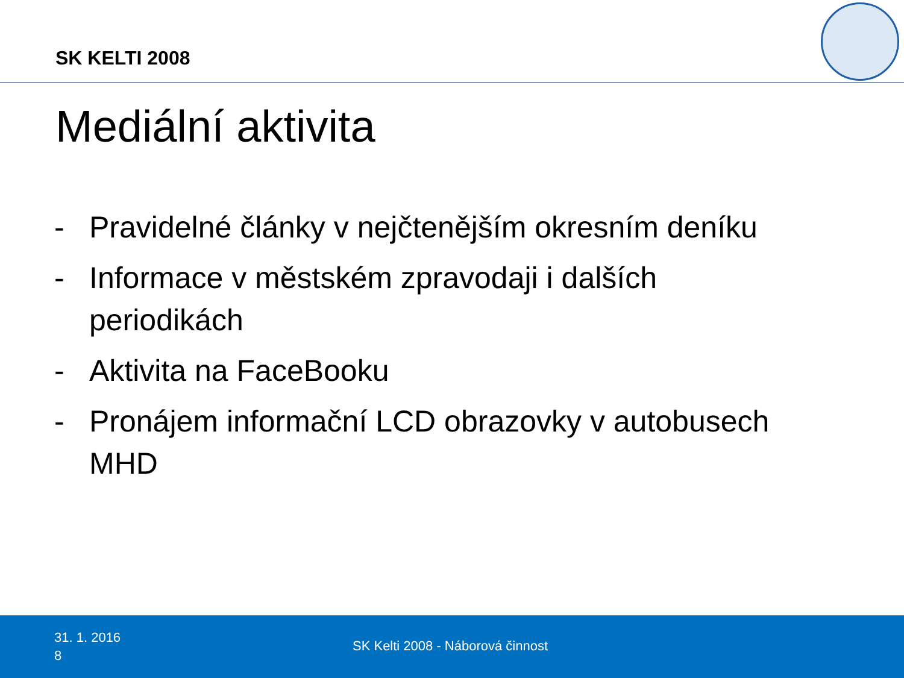SK KELTI 2008
Mediální aktivita
- Pravidelné články v nejčtenějším okresním deníku
- Informace v městském zpravodaji i dalších periodikách
- Aktivita na FaceBooku
- Pronájem informační LCD obrazovky v autobusech MHD
31. 1. 2016
8
SK Kelti 2008 - Náborová činnost